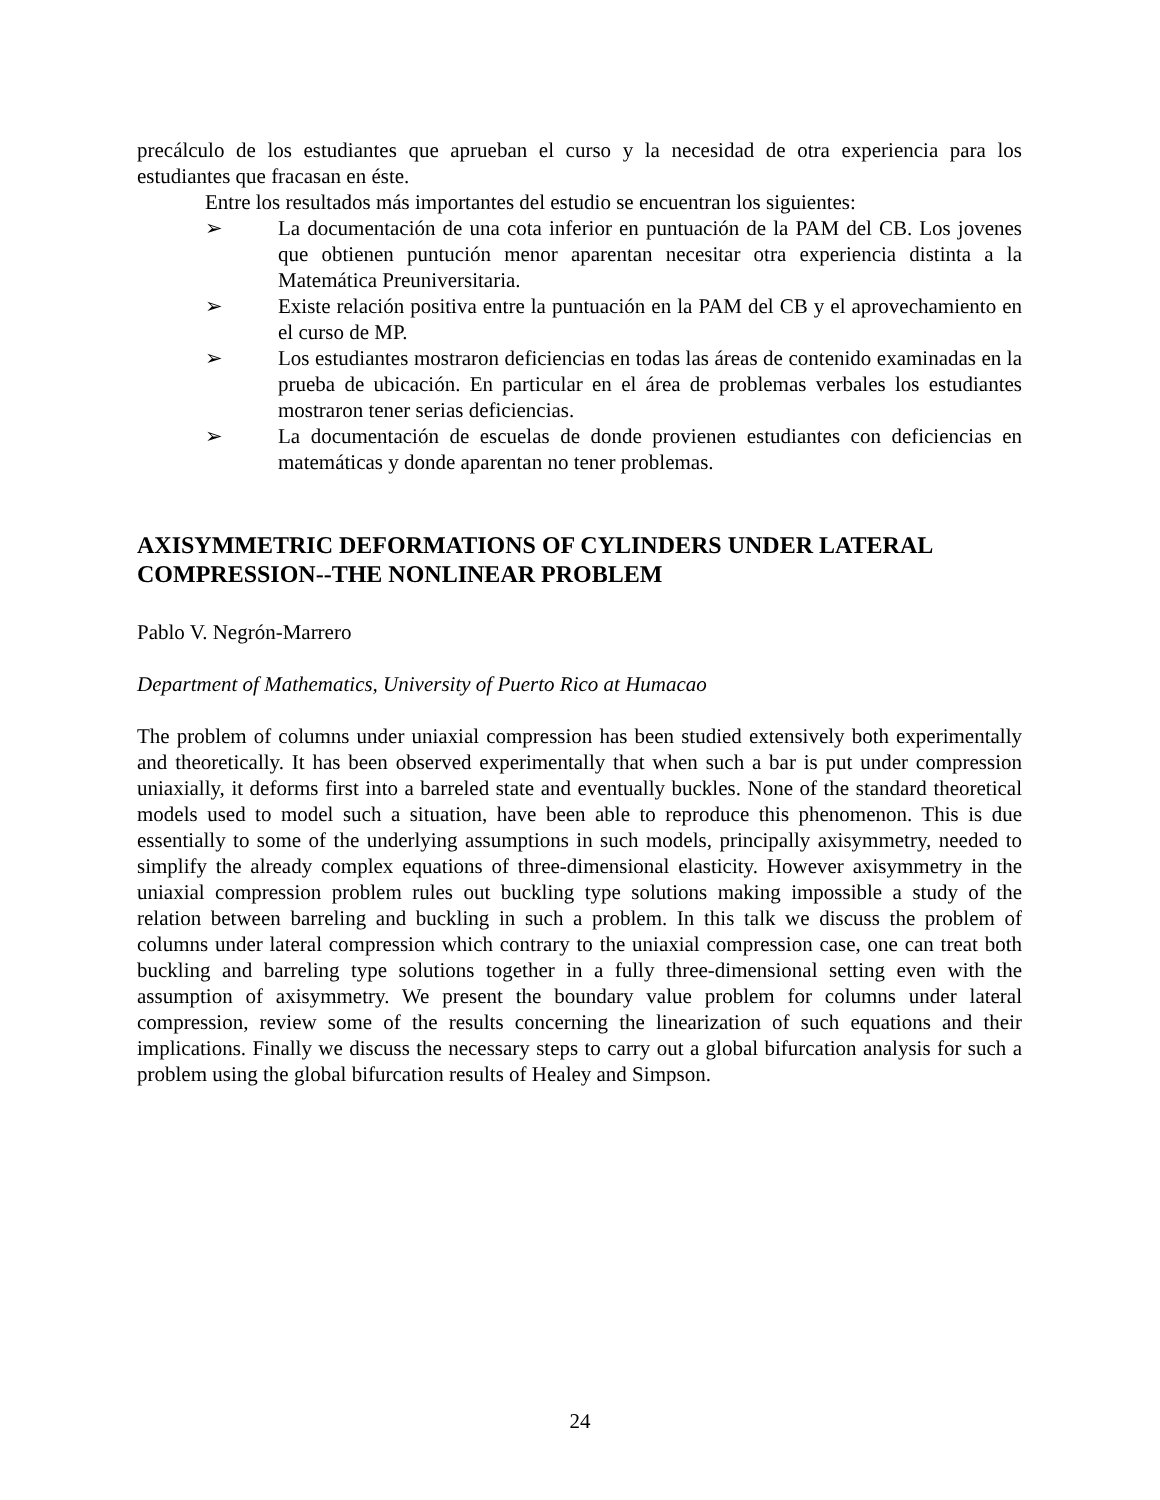precálculo de los estudiantes que aprueban el curso y la necesidad de otra experiencia para los estudiantes que fracasan en éste.
Entre los resultados más importantes del estudio se encuentran los siguientes:
➢ La documentación de una cota inferior en puntuación de la PAM del CB. Los jovenes que obtienen puntución menor aparentan necesitar otra experiencia distinta a la Matemática Preuniversitaria.
➢ Existe relación positiva entre la puntuación en la PAM del CB y el aprovechamiento en el curso de MP.
➢ Los estudiantes mostraron deficiencias en todas las áreas de contenido examinadas en la prueba de ubicación. En particular en el área de problemas verbales los estudiantes mostraron tener serias deficiencias.
➢ La documentación de escuelas de donde provienen estudiantes con deficiencias en matemáticas y donde aparentan no tener problemas.
AXISYMMETRIC DEFORMATIONS OF CYLINDERS UNDER LATERAL COMPRESSION--THE NONLINEAR PROBLEM
Pablo V. Negrón-Marrero
Department of Mathematics, University of Puerto Rico at Humacao
The problem of columns under uniaxial compression has been studied extensively both experimentally and theoretically. It has been observed experimentally that when such a bar is put under compression uniaxially, it deforms first into a barreled state and eventually buckles. None of the standard theoretical models used to model such a situation, have been able to reproduce this phenomenon. This is due essentially to some of the underlying assumptions in such models, principally axisymmetry, needed to simplify the already complex equations of three-dimensional elasticity. However axisymmetry in the uniaxial compression problem rules out buckling type solutions making impossible a study of the relation between barreling and buckling in such a problem. In this talk we discuss the problem of columns under lateral compression which contrary to the uniaxial compression case, one can treat both buckling and barreling type solutions together in a fully three-dimensional setting even with the assumption of axisymmetry. We present the boundary value problem for columns under lateral compression, review some of the results concerning the linearization of such equations and their implications. Finally we discuss the necessary steps to carry out a global bifurcation analysis for such a problem using the global bifurcation results of Healey and Simpson.
24